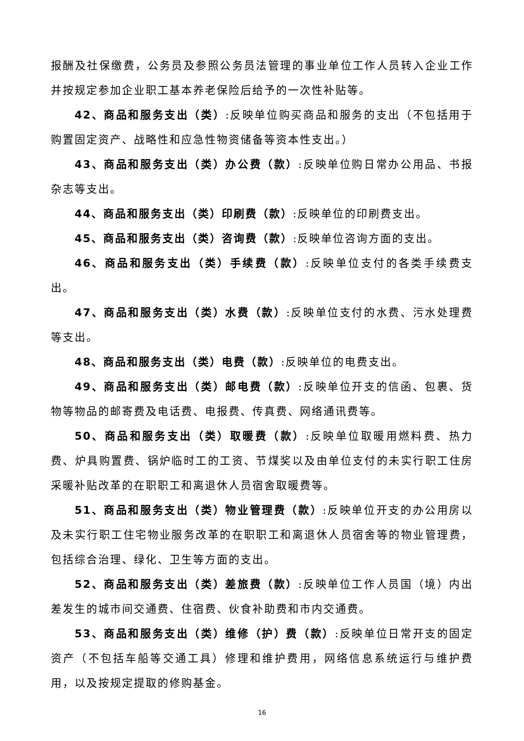报酬及社保缴费，公务员及参照公务员法管理的事业单位工作人员转入企业工作并按规定参加企业职工基本养老保险后给予的一次性补贴等。
42、商品和服务支出（类）:反映单位购买商品和服务的支出（不包括用于购置固定资产、战略性和应急性物资储备等资本性支出。）
43、商品和服务支出（类）办公费（款）:反映单位购日常办公用品、书报杂志等支出。
44、商品和服务支出（类）印刷费（款）:反映单位的印刷费支出。
45、商品和服务支出（类）咨询费（款）:反映单位咨询方面的支出。
46、商品和服务支出（类）手续费（款）:反映单位支付的各类手续费支出。
47、商品和服务支出（类）水费（款）:反映单位支付的水费、污水处理费等支出。
48、商品和服务支出（类）电费（款）:反映单位的电费支出。
49、商品和服务支出（类）邮电费（款）:反映单位开支的信函、包裹、货物等物品的邮寄费及电话费、电报费、传真费、网络通讯费等。
50、商品和服务支出（类）取暖费（款）:反映单位取暖用燃料费、热力费、炉具购置费、锅炉临时工的工资、节煤奖以及由单位支付的未实行职工住房采暖补贴改革的在职职工和离退休人员宿舍取暖费等。
51、商品和服务支出（类）物业管理费（款）:反映单位开支的办公用房以及未实行职工住宅物业服务改革的在职职工和离退休人员宿舍等的物业管理费，包括综合治理、绿化、卫生等方面的支出。
52、商品和服务支出（类）差旅费（款）:反映单位工作人员国（境）内出差发生的城市间交通费、住宿费、伙食补助费和市内交通费。
53、商品和服务支出（类）维修（护）费（款）:反映单位日常开支的固定资产（不包括车船等交通工具）修理和维护费用，网络信息系统运行与维护费用，以及按规定提取的修购基金。
16